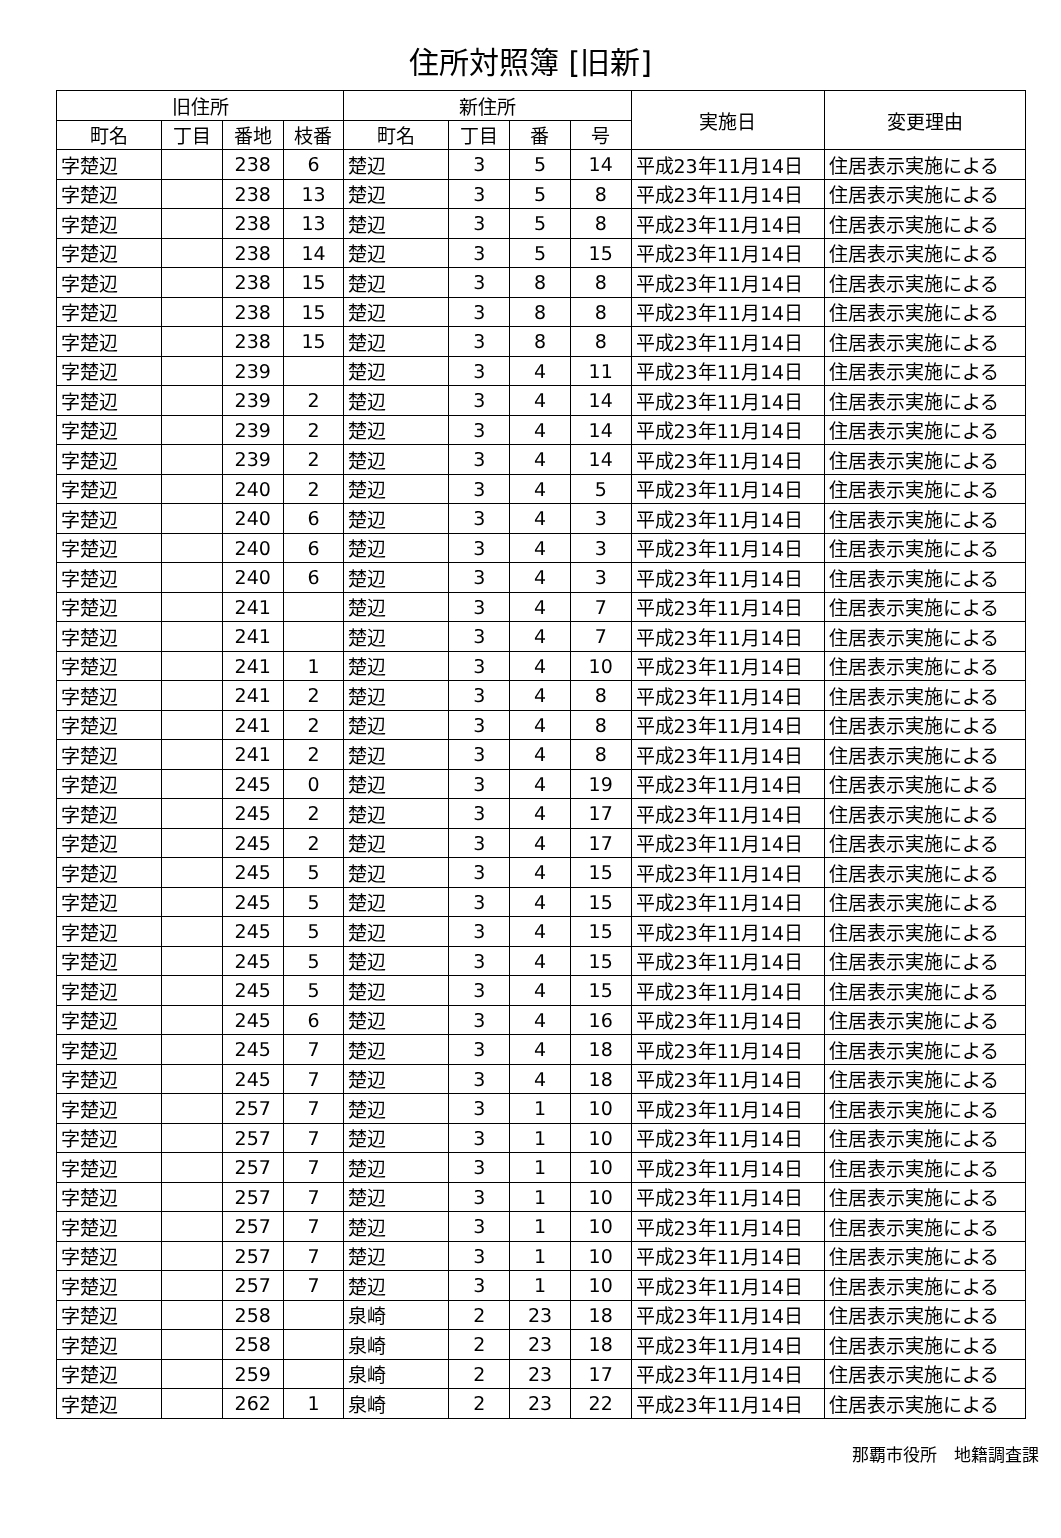住所対照簿 [旧新]
| 旧住所 | | | | 新住所 | | | | 実施日 | 変更理由 |
| --- | --- | --- | --- | --- | --- | --- | --- | --- | --- |
| 町名 | 丁目 | 番地 | 枝番 | 町名 | 丁目 | 番 | 号 | | |
| 字楚辺 | | 238 | 6 | 楚辺 | 3 | 5 | 14 | 平成23年11月14日 | 住居表示実施による |
| 字楚辺 | | 238 | 13 | 楚辺 | 3 | 5 | 8 | 平成23年11月14日 | 住居表示実施による |
| 字楚辺 | | 238 | 13 | 楚辺 | 3 | 5 | 8 | 平成23年11月14日 | 住居表示実施による |
| 字楚辺 | | 238 | 14 | 楚辺 | 3 | 5 | 15 | 平成23年11月14日 | 住居表示実施による |
| 字楚辺 | | 238 | 15 | 楚辺 | 3 | 8 | 8 | 平成23年11月14日 | 住居表示実施による |
| 字楚辺 | | 238 | 15 | 楚辺 | 3 | 8 | 8 | 平成23年11月14日 | 住居表示実施による |
| 字楚辺 | | 238 | 15 | 楚辺 | 3 | 8 | 8 | 平成23年11月14日 | 住居表示実施による |
| 字楚辺 | | 239 | | 楚辺 | 3 | 4 | 11 | 平成23年11月14日 | 住居表示実施による |
| 字楚辺 | | 239 | 2 | 楚辺 | 3 | 4 | 14 | 平成23年11月14日 | 住居表示実施による |
| 字楚辺 | | 239 | 2 | 楚辺 | 3 | 4 | 14 | 平成23年11月14日 | 住居表示実施による |
| 字楚辺 | | 239 | 2 | 楚辺 | 3 | 4 | 14 | 平成23年11月14日 | 住居表示実施による |
| 字楚辺 | | 240 | 2 | 楚辺 | 3 | 4 | 5 | 平成23年11月14日 | 住居表示実施による |
| 字楚辺 | | 240 | 6 | 楚辺 | 3 | 4 | 3 | 平成23年11月14日 | 住居表示実施による |
| 字楚辺 | | 240 | 6 | 楚辺 | 3 | 4 | 3 | 平成23年11月14日 | 住居表示実施による |
| 字楚辺 | | 240 | 6 | 楚辺 | 3 | 4 | 3 | 平成23年11月14日 | 住居表示実施による |
| 字楚辺 | | 241 | | 楚辺 | 3 | 4 | 7 | 平成23年11月14日 | 住居表示実施による |
| 字楚辺 | | 241 | | 楚辺 | 3 | 4 | 7 | 平成23年11月14日 | 住居表示実施による |
| 字楚辺 | | 241 | 1 | 楚辺 | 3 | 4 | 10 | 平成23年11月14日 | 住居表示実施による |
| 字楚辺 | | 241 | 2 | 楚辺 | 3 | 4 | 8 | 平成23年11月14日 | 住居表示実施による |
| 字楚辺 | | 241 | 2 | 楚辺 | 3 | 4 | 8 | 平成23年11月14日 | 住居表示実施による |
| 字楚辺 | | 241 | 2 | 楚辺 | 3 | 4 | 8 | 平成23年11月14日 | 住居表示実施による |
| 字楚辺 | | 245 | 0 | 楚辺 | 3 | 4 | 19 | 平成23年11月14日 | 住居表示実施による |
| 字楚辺 | | 245 | 2 | 楚辺 | 3 | 4 | 17 | 平成23年11月14日 | 住居表示実施による |
| 字楚辺 | | 245 | 2 | 楚辺 | 3 | 4 | 17 | 平成23年11月14日 | 住居表示実施による |
| 字楚辺 | | 245 | 5 | 楚辺 | 3 | 4 | 15 | 平成23年11月14日 | 住居表示実施による |
| 字楚辺 | | 245 | 5 | 楚辺 | 3 | 4 | 15 | 平成23年11月14日 | 住居表示実施による |
| 字楚辺 | | 245 | 5 | 楚辺 | 3 | 4 | 15 | 平成23年11月14日 | 住居表示実施による |
| 字楚辺 | | 245 | 5 | 楚辺 | 3 | 4 | 15 | 平成23年11月14日 | 住居表示実施による |
| 字楚辺 | | 245 | 5 | 楚辺 | 3 | 4 | 15 | 平成23年11月14日 | 住居表示実施による |
| 字楚辺 | | 245 | 6 | 楚辺 | 3 | 4 | 16 | 平成23年11月14日 | 住居表示実施による |
| 字楚辺 | | 245 | 7 | 楚辺 | 3 | 4 | 18 | 平成23年11月14日 | 住居表示実施による |
| 字楚辺 | | 245 | 7 | 楚辺 | 3 | 4 | 18 | 平成23年11月14日 | 住居表示実施による |
| 字楚辺 | | 257 | 7 | 楚辺 | 3 | 1 | 10 | 平成23年11月14日 | 住居表示実施による |
| 字楚辺 | | 257 | 7 | 楚辺 | 3 | 1 | 10 | 平成23年11月14日 | 住居表示実施による |
| 字楚辺 | | 257 | 7 | 楚辺 | 3 | 1 | 10 | 平成23年11月14日 | 住居表示実施による |
| 字楚辺 | | 257 | 7 | 楚辺 | 3 | 1 | 10 | 平成23年11月14日 | 住居表示実施による |
| 字楚辺 | | 257 | 7 | 楚辺 | 3 | 1 | 10 | 平成23年11月14日 | 住居表示実施による |
| 字楚辺 | | 257 | 7 | 楚辺 | 3 | 1 | 10 | 平成23年11月14日 | 住居表示実施による |
| 字楚辺 | | 257 | 7 | 楚辺 | 3 | 1 | 10 | 平成23年11月14日 | 住居表示実施による |
| 字楚辺 | | 258 | | 泉崎 | 2 | 23 | 18 | 平成23年11月14日 | 住居表示実施による |
| 字楚辺 | | 258 | | 泉崎 | 2 | 23 | 18 | 平成23年11月14日 | 住居表示実施による |
| 字楚辺 | | 259 | | 泉崎 | 2 | 23 | 17 | 平成23年11月14日 | 住居表示実施による |
| 字楚辺 | | 262 | 1 | 泉崎 | 2 | 23 | 22 | 平成23年11月14日 | 住居表示実施による |
那覇市役所　地籍調査課